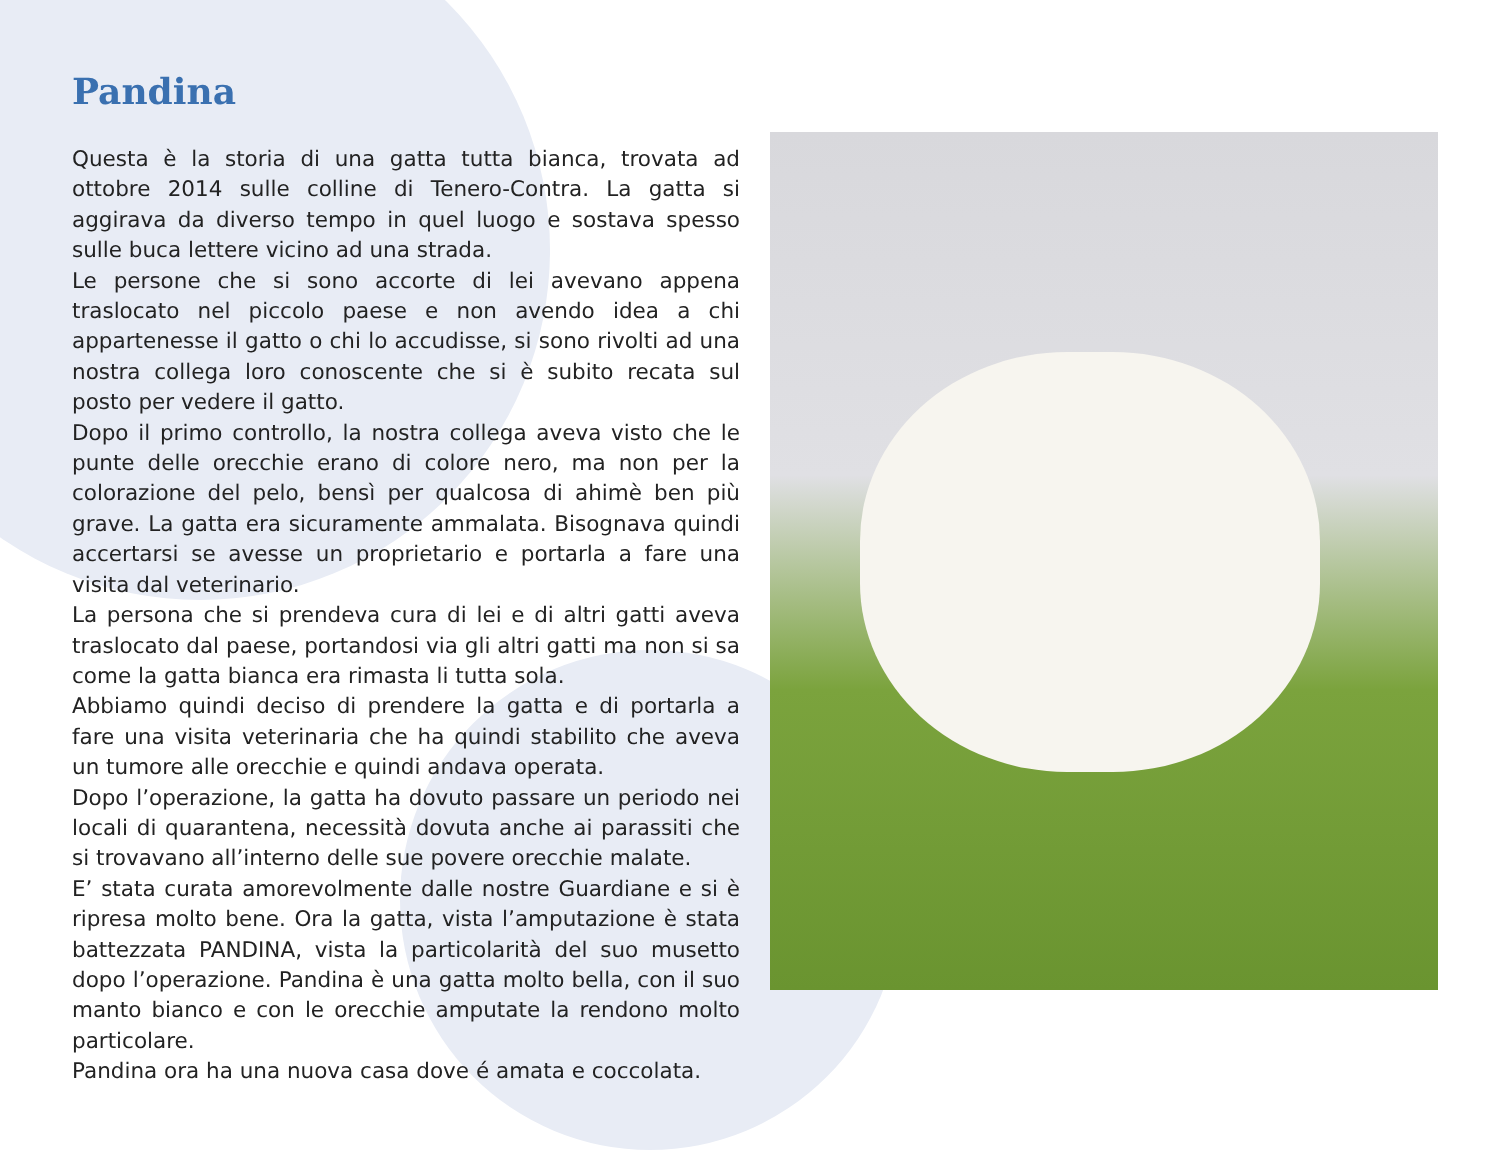Pandina
Questa è la storia di una gatta tutta bianca, trovata ad ottobre 2014 sulle colline di Tenero-Contra. La gatta si aggirava da diverso tempo in quel luogo e sostava spesso sulle buca lettere vicino ad una strada.
Le persone che si sono accorte di lei avevano appena traslocato nel piccolo paese e non avendo idea a chi appartenesse il gatto o chi lo accudisse, si sono rivolti ad una nostra collega loro conoscente che si è subito recata sul posto per vedere il gatto.
Dopo il primo controllo, la nostra collega aveva visto che le punte delle orecchie erano di colore nero, ma non per la colorazione del pelo, bensì per qualcosa di ahimè ben più grave. La gatta era sicuramente ammalata. Bisognava quindi accertarsi se avesse un proprietario e portarla a fare una visita dal veterinario.
La persona che si prendeva cura di lei e di altri gatti aveva traslocato dal paese, portandosi via gli altri gatti ma non si sa come la gatta bianca era rimasta li tutta sola.
Abbiamo quindi deciso di prendere la gatta e di portarla a fare una visita veterinaria che ha quindi stabilito che aveva un tumore alle orecchie e quindi andava operata.
Dopo l’operazione, la gatta ha dovuto passare un periodo nei locali di quarantena, necessità dovuta anche ai parassiti che si trovavano all’interno delle sue povere orecchie malate.
E’ stata curata amorevolmente dalle nostre Guardiane e si è ripresa molto bene. Ora la gatta, vista l’amputazione è stata battezzata PANDINA, vista la particolarità del suo musetto dopo l’operazione. Pandina è una gatta molto bella, con il suo manto bianco e con le orecchie amputate la rendono molto particolare.
Pandina ora ha una nuova casa dove é amata e coccolata.